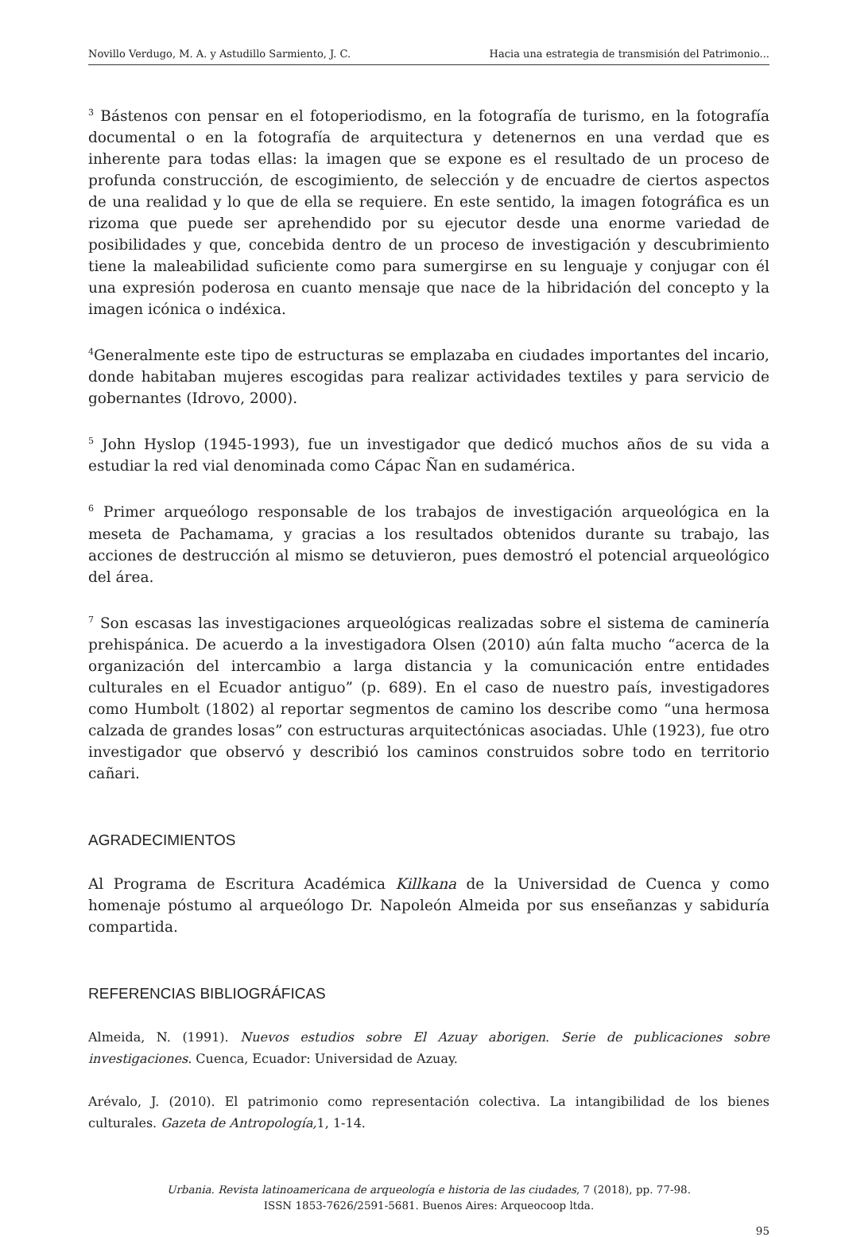Novillo Verdugo, M. A. y Astudillo Sarmiento, J. C. Hacia una estrategia de transmisión del Patrimonio...
<sup>3</sup> Bástenos con pensar en el fotoperiodismo, en la fotografía de turismo, en la fotografía documental o en la fotografía de arquitectura y detenernos en una verdad que es inherente para todas ellas: la imagen que se expone es el resultado de un proceso de profunda construcción, de escogimiento, de selección y de encuadre de ciertos aspectos de una realidad y lo que de ella se requiere. En este sentido, la imagen fotográfica es un rizoma que puede ser aprehendido por su ejecutor desde una enorme variedad de posibilidades y que, concebida dentro de un proceso de investigación y descubrimiento tiene la maleabilidad suficiente como para sumergirse en su lenguaje y conjugar con él una expresión poderosa en cuanto mensaje que nace de la hibridación del concepto y la imagen icónica o indéxica.
<sup>4</sup> Generalmente este tipo de estructuras se emplazaba en ciudades importantes del incario, donde habitaban mujeres escogidas para realizar actividades textiles y para servicio de gobernantes (Idrovo, 2000).
<sup>5</sup> John Hyslop (1945-1993), fue un investigador que dedicó muchos años de su vida a estudiar la red vial denominada como Cápac Ñan en sudamérica.
<sup>6</sup> Primer arqueólogo responsable de los trabajos de investigación arqueológica en la meseta de Pachamama, y gracias a los resultados obtenidos durante su trabajo, las acciones de destrucción al mismo se detuvieron, pues demostró el potencial arqueológico del área.
<sup>7</sup> Son escasas las investigaciones arqueológicas realizadas sobre el sistema de caminería prehispánica. De acuerdo a la investigadora Olsen (2010) aún falta mucho “acerca de la organización del intercambio a larga distancia y la comunicación entre entidades culturales en el Ecuador antiguo” (p. 689). En el caso de nuestro país, investigadores como Humbolt (1802) al reportar segmentos de camino los describe como “una hermosa calzada de grandes losas” con estructuras arquitectónicas asociadas. Uhle (1923), fue otro investigador que observó y describió los caminos construidos sobre todo en territorio cañari.
AGRADECIMIENTOS
Al Programa de Escritura Académica Killkana de la Universidad de Cuenca y como homenaje póstumo al arqueólogo Dr. Napoleón Almeida por sus enseñanzas y sabiduría compartida.
REFERENCIAS BIBLIOGRÁFICAS
Almeida, N. (1991). Nuevos estudios sobre El Azuay aborigen. Serie de publicaciones sobre investigaciones. Cuenca, Ecuador: Universidad de Azuay.
Arévalo, J. (2010). El patrimonio como representación colectiva. La intangibilidad de los bienes culturales. Gazeta de Antropología, 1, 1-14.
Urbania. Revista latinoamericana de arqueología e historia de las ciudades, 7 (2018), pp. 77-98.
ISSN 1853-7626/2591-5681. Buenos Aires: Arqueocoop ltda.
95